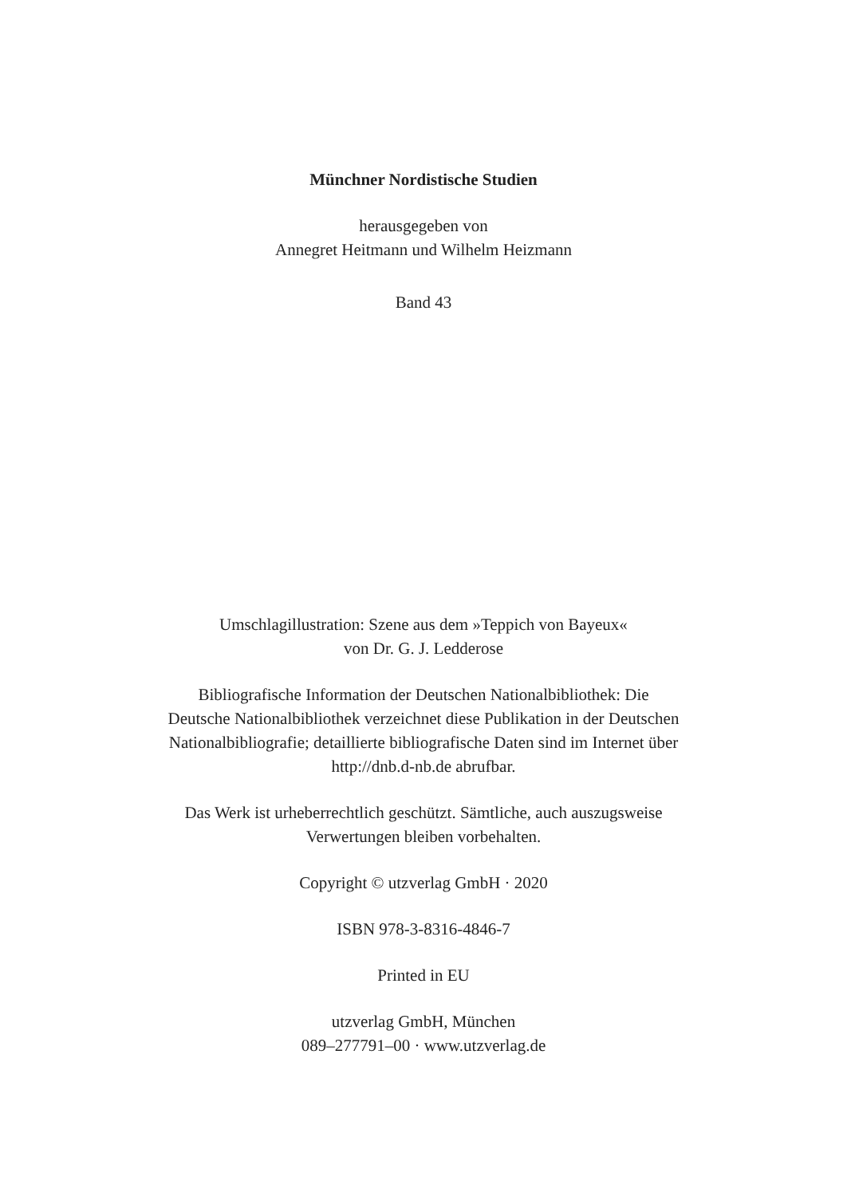Münchner Nordistische Studien
herausgegeben von
Annegret Heitmann und Wilhelm Heizmann
Band 43
Umschlagillustration: Szene aus dem »Teppich von Bayeux«
von Dr. G. J. Ledderose
Bibliografische Information der Deutschen Nationalbibliothek: Die
Deutsche Nationalbibliothek verzeichnet diese Publikation in der Deutschen
Nationalbibliografie; detaillierte bibliografische Daten sind im Internet über
http://dnb.d-nb.de abrufbar.
Das Werk ist urheberrechtlich geschützt. Sämtliche, auch auszugsweise
Verwertungen bleiben vorbehalten.
Copyright © utzverlag GmbH · 2020
ISBN 978-3-8316-4846-7
Printed in EU
utzverlag GmbH, München
089–277791–00 · www.utzverlag.de